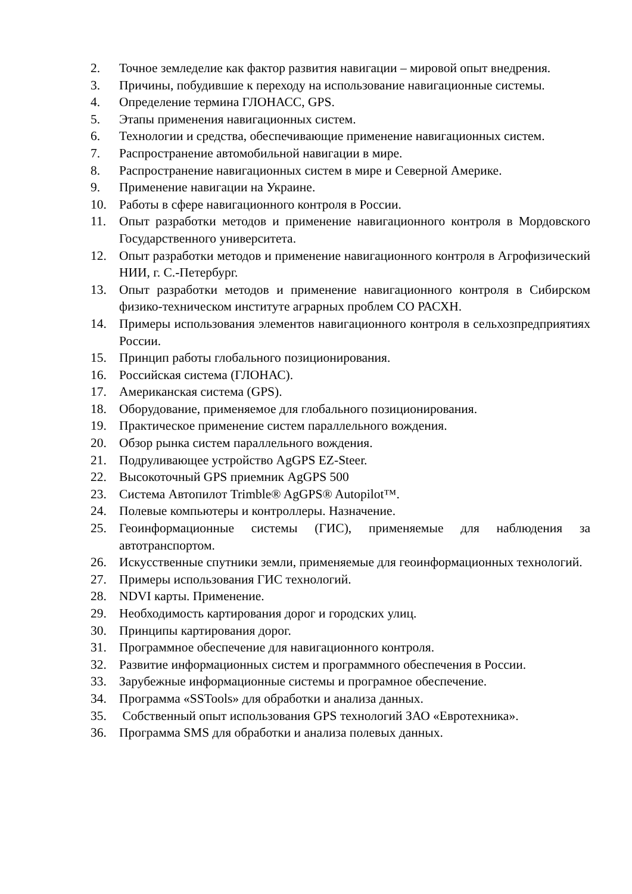2. Точное земледелие как фактор развития навигации – мировой опыт внедрения.
3. Причины, побудившие к переходу на использование навигационные системы.
4. Определение термина ГЛОНАСС, GPS.
5. Этапы применения навигационных систем.
6. Технологии и средства, обеспечивающие применение навигационных систем.
7. Распространение автомобильной навигации в мире.
8. Распространение навигационных систем в мире и Северной Америке.
9. Применение навигации на Украине.
10. Работы в сфере навигационного контроля в России.
11. Опыт разработки методов и применение навигационного контроля в Мордовского Государственного университета.
12. Опыт разработки методов и применение навигационного контроля в Агрофизический НИИ, г. С.-Петербург.
13. Опыт разработки методов и применение навигационного контроля в Сибирском физико-техническом институте аграрных проблем СО РАСХН.
14. Примеры использования элементов навигационного контроля в сельхозпредприятиях России.
15. Принцип работы глобального позиционирования.
16. Российская система (ГЛОНАС).
17. Американская система (GPS).
18. Оборудование, применяемое для глобального позиционирования.
19. Практическое применение систем параллельного вождения.
20. Обзор рынка систем параллельного вождения.
21. Подруливающее устройство AgGPS EZ-Steer.
22. Высокоточный GPS приемник AgGPS 500
23. Система Автопилот Trimble® AgGPS® Autopilot™.
24. Полевые компьютеры и контроллеры. Назначение.
25. Геоинформационные системы (ГИС), применяемые для наблюдения за автотранспортом.
26. Искусственные спутники земли, применяемые для геоинформационных технологий.
27. Примеры использования ГИС технологий.
28. NDVI карты. Применение.
29. Необходимость картирования дорог и городских улиц.
30. Принципы картирования дорог.
31. Программное обеспечение для навигационного контроля.
32. Развитие информационных систем и программного обеспечения в России.
33. Зарубежные информационные системы и програмное обеспечение.
34. Программа «SSTools» для обработки и анализа данных.
35. Собственный опыт использования GPS технологий ЗАО «Евротехника».
36. Программа SMS для обработки и анализа полевых данных.